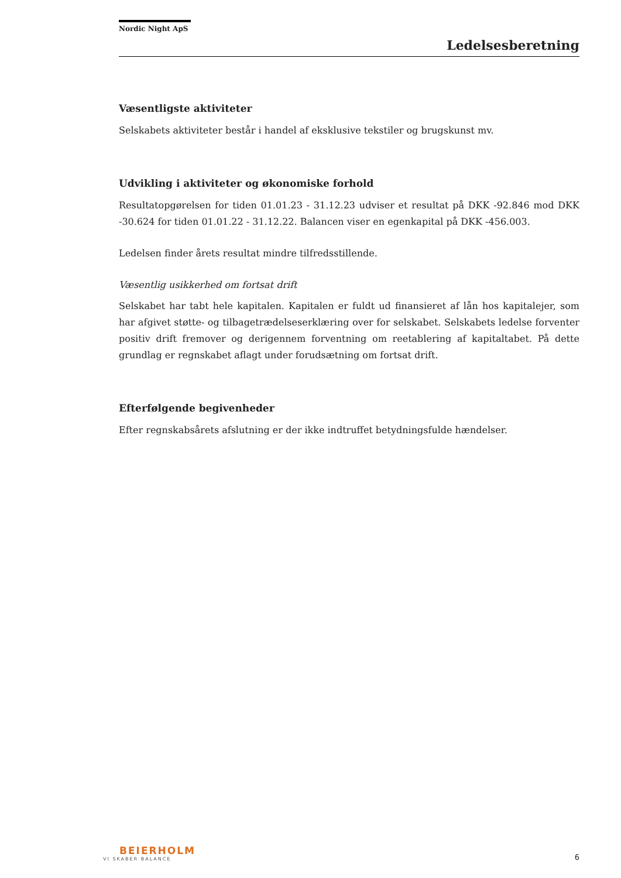Nordic Night ApS
Ledelsesberetning
Væsentligste aktiviteter
Selskabets aktiviteter består i handel af eksklusive tekstiler og brugskunst mv.
Udvikling i aktiviteter og økonomiske forhold
Resultatopgørelsen for tiden 01.01.23 - 31.12.23 udviser et resultat på DKK -92.846 mod DKK -30.624 for tiden 01.01.22 - 31.12.22. Balancen viser en egenkapital på DKK -456.003.
Ledelsen finder årets resultat mindre tilfredsstillende.
Væsentlig usikkerhed om fortsat drift
Selskabet har tabt hele kapitalen. Kapitalen er fuldt ud finansieret af lån hos kapitalejer, som har afgivet støtte- og tilbagetrædelseserklæring over for selskabet. Selskabets ledelse forventer positiv drift fremover og derigennem forventning om reetablering af kapitaltabet. På dette grundlag er regnskabet aflagt under forudsætning om fortsat drift.
Efterfølgende begivenheder
Efter regnskabsårets afslutning er der ikke indtruffet betydningsfulde hændelser.
BEIERHOLM
VI SKABER BALANCE
6